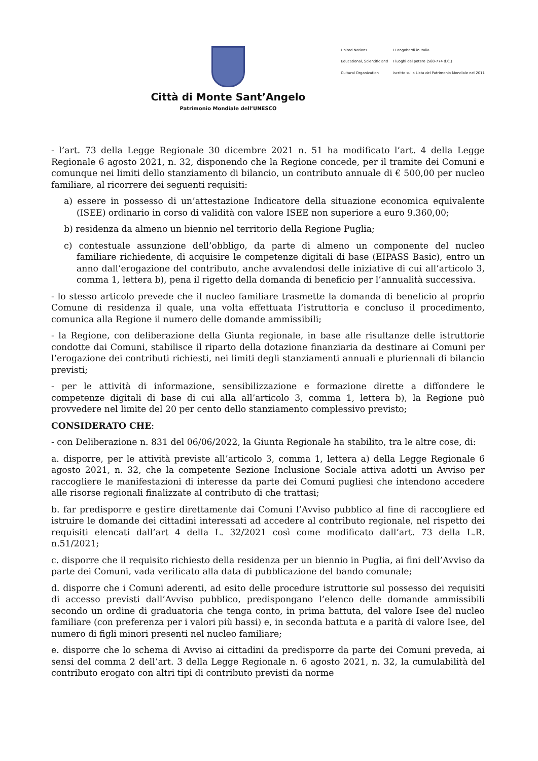Città di Monte Sant’Angelo
Patrimonio Mondiale dell’UNESCO
United Nations
Educational, Scientific and
Cultural Organization
I Longobardi in Italia.
I luoghi del potere (568-774 d.C.)
iscritto sulla Lista del Patrimonio Mondiale nel 2011
- l’art. 73 della Legge Regionale 30 dicembre 2021 n. 51 ha modificato l’art. 4 della Legge Regionale 6 agosto 2021, n. 32, disponendo che la Regione concede, per il tramite dei Comuni e comunque nei limiti dello stanziamento di bilancio, un contributo annuale di € 500,00 per nucleo familiare, al ricorrere dei seguenti requisiti:
a) essere in possesso di un’attestazione Indicatore della situazione economica equivalente (ISEE) ordinario in corso di validità con valore ISEE non superiore a euro 9.360,00;
b) residenza da almeno un biennio nel territorio della Regione Puglia;
c) contestuale assunzione dell’obbligo, da parte di almeno un componente del nucleo familiare richiedente, di acquisire le competenze digitali di base (EIPASS Basic), entro un anno dall’erogazione del contributo, anche avvalendosi delle iniziative di cui all’articolo 3, comma 1, lettera b), pena il rigetto della domanda di beneficio per l’annualità successiva.
- lo stesso articolo prevede che il nucleo familiare trasmette la domanda di beneficio al proprio Comune di residenza il quale, una volta effettuata l’istruttoria e concluso il procedimento, comunica alla Regione il numero delle domande ammissibili;
- la Regione, con deliberazione della Giunta regionale, in base alle risultanze delle istruttorie condotte dai Comuni, stabilisce il riparto della dotazione finanziaria da destinare ai Comuni per l’erogazione dei contributi richiesti, nei limiti degli stanziamenti annuali e pluriennali di bilancio previsti;
- per le attività di informazione, sensibilizzazione e formazione dirette a diffondere le competenze digitali di base di cui alla all’articolo 3, comma 1, lettera b), la Regione può provvedere nel limite del 20 per cento dello stanziamento complessivo previsto;
CONSIDERATO CHE:
- con Deliberazione n. 831 del 06/06/2022, la Giunta Regionale ha stabilito, tra le altre cose, di:
a. disporre, per le attività previste all’articolo 3, comma 1, lettera a) della Legge Regionale 6 agosto 2021, n. 32, che la competente Sezione Inclusione Sociale attiva adotti un Avviso per raccogliere le manifestazioni di interesse da parte dei Comuni pugliesi che intendono accedere alle risorse regionali finalizzate al contributo di che trattasi;
b. far predisporre e gestire direttamente dai Comuni l’Avviso pubblico al fine di raccogliere ed istruire le domande dei cittadini interessati ad accedere al contributo regionale, nel rispetto dei requisiti elencati dall’art 4 della L. 32/2021 così come modificato dall’art. 73 della L.R. n.51/2021;
c. disporre che il requisito richiesto della residenza per un biennio in Puglia, ai fini dell’Avviso da parte dei Comuni, vada verificato alla data di pubblicazione del bando comunale;
d. disporre che i Comuni aderenti, ad esito delle procedure istruttorie sul possesso dei requisiti di accesso previsti dall’Avviso pubblico, predispongano l’elenco delle domande ammissibili secondo un ordine di graduatoria che tenga conto, in prima battuta, del valore Isee del nucleo familiare (con preferenza per i valori più bassi) e, in seconda battuta e a parità di valore Isee, del numero di figli minori presenti nel nucleo familiare;
e. disporre che lo schema di Avviso ai cittadini da predisporre da parte dei Comuni preveda, ai sensi del comma 2 dell’art. 3 della Legge Regionale n. 6 agosto 2021, n. 32, la cumulabilità del contributo erogato con altri tipi di contributo previsti da norme